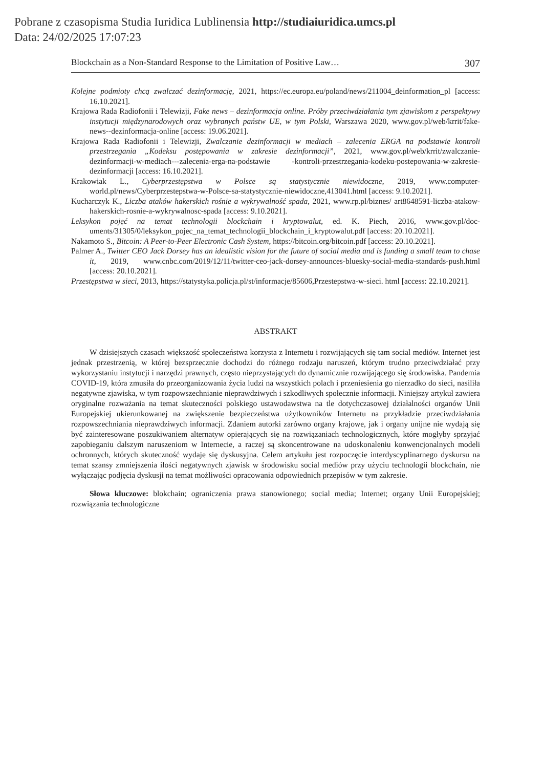Pobrane z czasopisma Studia Iuridica Lublinensia http://studiaiuridica.umcs.pl
Data: 24/02/2025 17:07:23
Blockchain as a Non-Standard Response to the Limitation of Positive Law… 307
Kolejne podmioty chcą zwalczać dezinformację, 2021, https://ec.europa.eu/poland/news/211004_de­information_pl [access: 16.10.2021].
Krajowa Rada Radiofonii i Telewizji, Fake news – dezinformacja online. Próby przeciwdziałania tym zjawiskom z perspektywy instytucji międzynarodowych oraz wybranych państw UE, w tym Polski, Warszawa 2020, www.gov.pl/web/krrit/fake-news--dezinformacja-online [access: 19.06.2021].
Krajowa Rada Radiofonii i Telewizji, Zwalczanie dezinformacji w mediach – zalecenia ERGA na podstawie kontroli przestrzegania „Kodeksu postępowania w zakresie dezinformacji”, 2021, www.gov.pl/web/krrit/zwalczanie-dezinformacji-w-mediach---zalecenia-erga-na-podstawie -kontroli-przestrzegania-kodeku-postepowania-w-zakresie-dezinformacji [access: 16.10.2021].
Krakowiak L., Cyberprzestępstwa w Polsce są statystycznie niewidoczne, 2019, www.computer­world.pl/news/Cyberprzestepstwa-w-Polsce-sa-statystycznie-niewidoczne,413041.html [access: 9.10.2021].
Kucharczyk K., Liczba ataków hakerskich rośnie a wykrywalność spada, 2021, www.rp.pl/biznes/ art8648591-liczba-atakow-hakerskich-rosnie-a-wykrywalnosc-spada [access: 9.10.2021].
Leksykon pojęć na temat technologii blockchain i kryptowalut, ed. K. Piech, 2016, www.gov.pl/doc­uments/31305/0/leksykon_pojec_na_temat_technologii_blockchain_i_kryptowalut.pdf [access: 20.10.2021].
Nakamoto S., Bitcoin: A Peer-to-Peer Electronic Cash System, https://bitcoin.org/bitcoin.pdf [access: 20.10.2021].
Palmer A., Twitter CEO Jack Dorsey has an idealistic vision for the future of social media and is funding a small team to chase it, 2019, www.cnbc.com/2019/12/11/twitter-ceo-jack-dorsey-announces-bluesky-social-media-standards-push.html [access: 20.10.2021].
Przestępstwa w sieci, 2013, https://statystyka.policja.pl/st/informacje/85606,Przestepstwa-w-sieci. html [access: 22.10.2021].
ABSTRAKT
W dzisiejszych czasach większość społeczeństwa korzysta z Internetu i rozwijających się tam social mediów. Internet jest jednak przestrzenią, w której bezsprzecznie dochodzi do różnego rodzaju naruszeń, którym trudno przeciwdziałać przy wykorzystaniu instytucji i narzędzi prawnych, często nieprzystających do dynamicznie rozwijającego się środowiska. Pandemia COVID-19, która zmusiła do przeorganizowania życia ludzi na wszystkich polach i przeniesienia go nierzadko do sieci, nasiliła negatywne zjawiska, w tym rozpowszechnianie nieprawdziwych i szkodliwych społecznie informacji. Niniejszy artykuł zawiera oryginalne rozważania na temat skuteczności polskiego ustawodawstwa na tle dotychczasowej działalności organów Unii Europejskiej ukierunkowanej na zwiększenie bezpie­czeństwa użytkowników Internetu na przykładzie przeciwdziałania rozpowszechniania nieprawdzi­wych informacji. Zdaniem autorki zarówno organy krajowe, jak i organy unijne nie wydają się być zainteresowane poszukiwaniem alternatyw opierających się na rozwiązaniach technologicznych, które mogłyby sprzyjać zapobieganiu dalszym naruszeniom w Internecie, a raczej są skoncentrowane na udoskonaleniu konwencjonalnych modeli ochronnych, których skuteczność wydaje się dyskusyjna. Celem artykułu jest rozpoczęcie interdyscyplinarnego dyskursu na temat szansy zmniejszenia ilości negatywnych zjawisk w środowisku social mediów przy użyciu technologii blockchain, nie wyłą­czając podjęcia dyskusji na temat możliwości opracowania odpowiednich przepisów w tym zakresie.
Słowa kluczowe: blokchain; ograniczenia prawa stanowionego; social media; Internet; organy Unii Europejskiej; rozwiązania technologiczne